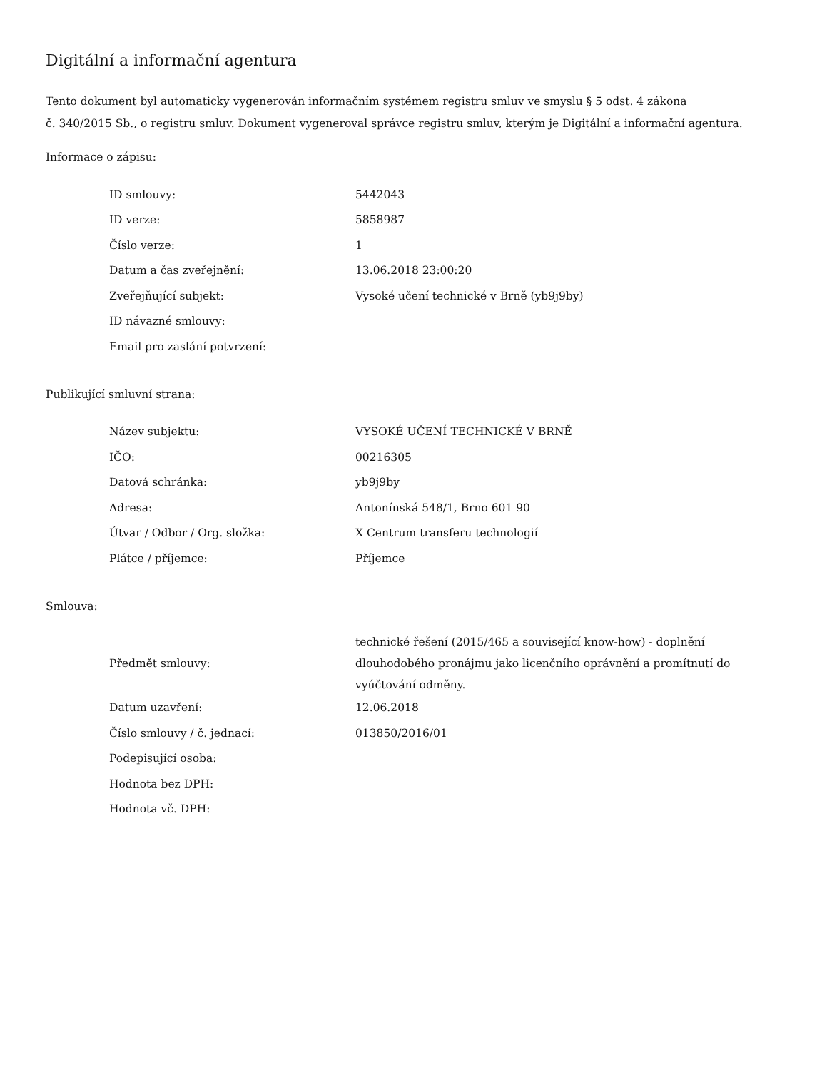Digitální a informační agentura
Tento dokument byl automaticky vygenerován informačním systémem registru smluv ve smyslu § 5 odst. 4 zákona
č. 340/2015 Sb., o registru smluv. Dokument vygeneroval správce registru smluv, kterým je Digitální a informační agentura.
Informace o zápisu:
| ID smlouvy: | 5442043 |
| ID verze: | 5858987 |
| Číslo verze: | 1 |
| Datum a čas zveřejnění: | 13.06.2018 23:00:20 |
| Zveřejňující subjekt: | Vysoké učení technické v Brně (yb9j9by) |
| ID návazné smlouvy: | |
| Email pro zaslání potvrzení: | |
Publikující smluvní strana:
| Název subjektu: | VYSOKÉ UČENÍ TECHNICKÉ V BRNĚ |
| IČO: | 00216305 |
| Datová schránka: | yb9j9by |
| Adresa: | Antonínská 548/1, Brno 601 90 |
| Útvar / Odbor / Org. složka: | X Centrum transferu technologií |
| Plátce / příjemce: | Příjemce |
Smlouva:
| Předmět smlouvy: | technické řešení (2015/465 a související know-how) - doplnění dlouhodobého pronájmu jako licenčního oprávnění a promítnutí do vyúčtování odměny. |
| Datum uzavření: | 12.06.2018 |
| Číslo smlouvy / č. jednací: | 013850/2016/01 |
| Podepisující osoba: | |
| Hodnota bez DPH: | |
| Hodnota vč. DPH: | |